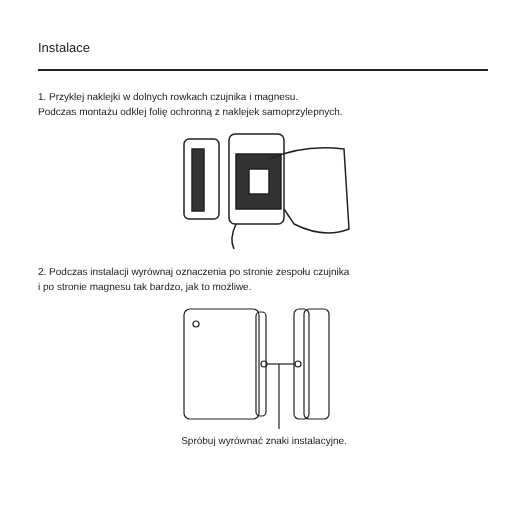Instalace
1. Przyklej naklejki w dolnych rowkach czujnika i magnesu.
Podczas montażu odklej folię ochronną z naklejek samoprzylepnych.
2. Podczas instalacji wyrównaj oznaczenia po stronie zespołu czujnika
i po stronie magnesu tak bardzo, jak to możliwe.
Spróbuj wyrównać znaki instalacyjne.